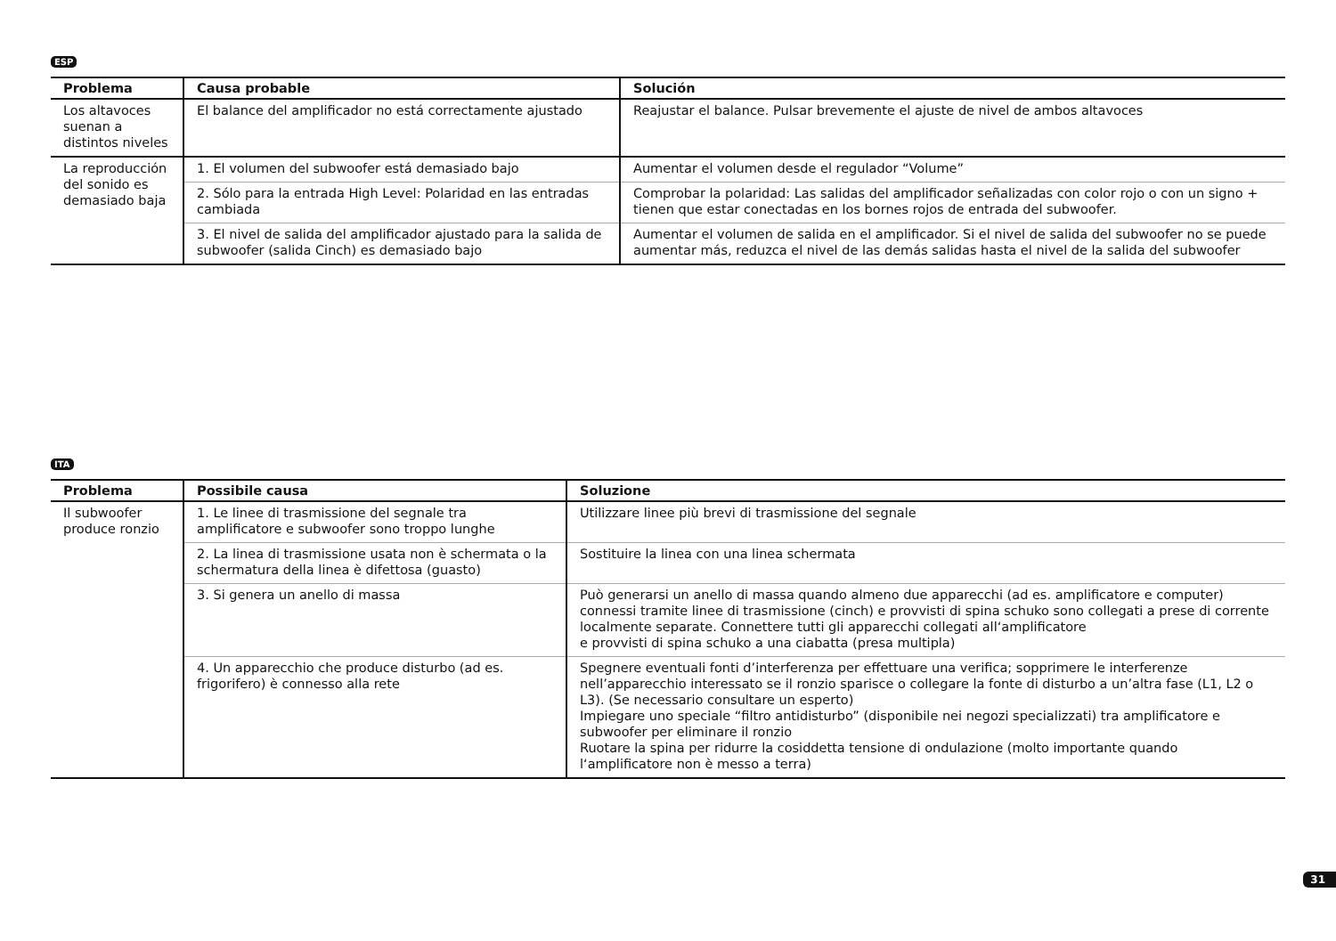ESP
| Problema | Causa probable | Solución |
| --- | --- | --- |
| Los altavoces suenan a distintos niveles | El balance del amplificador no está correctamente ajustado | Reajustar el balance. Pulsar brevemente el ajuste de nivel de ambos altavoces |
| La reproducción del sonido es demasiado baja | 1. El volumen del subwoofer está demasiado bajo | Aumentar el volumen desde el regulador “Volume” |
| | 2. Sólo para la entrada High Level: Polaridad en las entradas cambiada | Comprobar la polaridad: Las salidas del amplificador señalizadas con color rojo o con un signo + tienen que estar conectadas en los bornes rojos de entrada del subwoofer. |
| | 3. El nivel de salida del amplificador ajustado para la salida de subwoofer (salida Cinch) es demasiado bajo | Aumentar el volumen de salida en el amplificador. Si el nivel de salida del subwoofer no se puede aumentar más, reduzca el nivel de las demás salidas hasta el nivel de la salida del subwoofer |
ITA
| Problema | Possibile causa | Soluzione |
| --- | --- | --- |
| Il subwoofer produce ronzio | 1. Le linee di trasmissione del segnale tra amplificatore e subwoofer sono troppo lunghe | Utilizzare linee più brevi di trasmissione del segnale |
| | 2. La linea di trasmissione usata non è schermata o la schermatura della linea è difettosa (guasto) | Sostituire la linea con una linea schermata |
| | 3. Si genera un anello di massa | Può generarsi un anello di massa quando almeno due apparecchi (ad es. amplificatore e computer) connessi tramite linee di trasmissione (cinch) e provvisti di spina schuko sono collegati a prese di corrente localmente separate. Connettere tutti gli apparecchi collegati all‘amplificatore e provvisti di spina schuko a una ciabatta (presa multipla) |
| | 4. Un apparecchio che produce disturbo (ad es. frigorifero) è connesso alla rete | Spegnere eventuali fonti d’interferenza per effettuare una verifica; sopprimere le interferenze nell’apparecchio interessato se il ronzio sparisce o collegare la fonte di disturbo a un’altra fase (L1, L2 o L3). (Se necessario consultare un esperto) Impiegare uno speciale “filtro antidisturbo” (disponibile nei negozi specializzati) tra amplificatore e subwoofer per eliminare il ronzio Ruotare la spina per ridurre la cosiddetta tensione di ondulazione (molto importante quando l‘amplificatore non è messo a terra) |
31